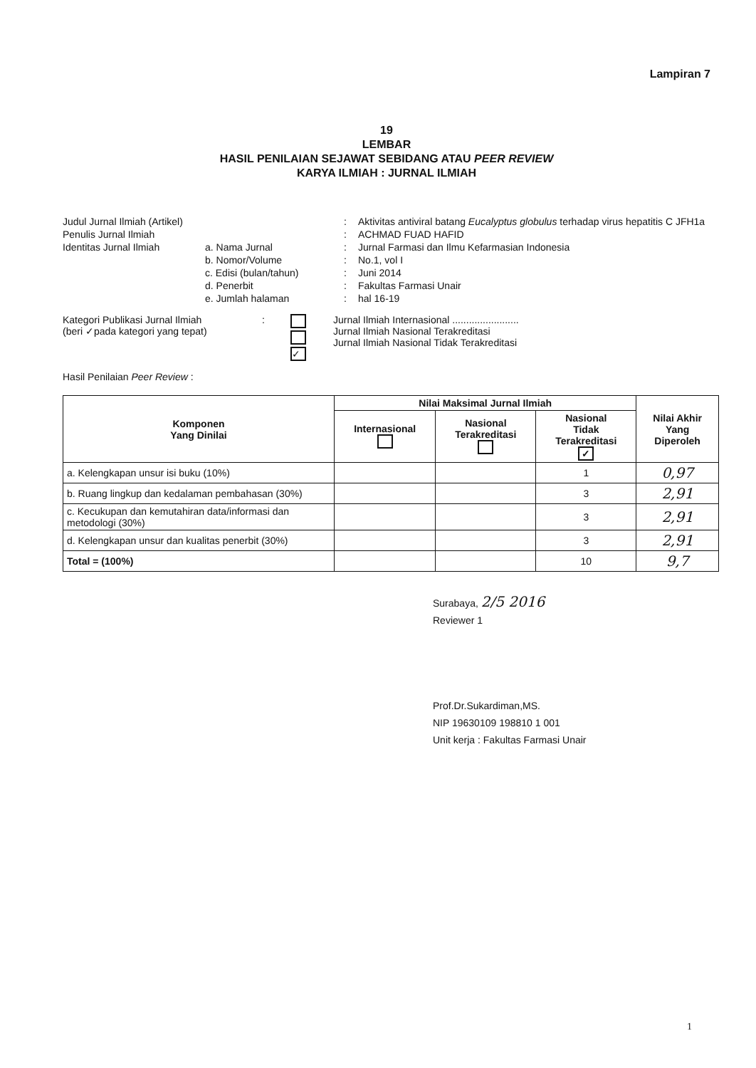Lampiran 7
19
LEMBAR
HASIL PENILAIAN SEJAWAT SEBIDANG ATAU PEER REVIEW
KARYA ILMIAH : JURNAL ILMIAH
Judul Jurnal Ilmiah (Artikel)
:
Aktivitas antiviral batang Eucalyptus globulus terhadap virus hepatitis C JFH1a
Penulis Jurnal Ilmiah
:
ACHMAD FUAD HAFID
Identitas Jurnal Ilmiah
a. Nama Jurnal
:
Jurnal Farmasi dan Ilmu Kefarmasian Indonesia
b. Nomor/Volume
:
No.1, vol I
c. Edisi (bulan/tahun)
:
Juni 2014
d. Penerbit
:
Fakultas Farmasi Unair
e. Jumlah halaman
:
hal 16-19
Kategori Publikasi Jurnal Ilmiah
(beri ✓pada kategori yang tepat)
:
✓
Jurnal Ilmiah Internasional ........................
Jurnal Ilmiah Nasional Terakreditasi
Jurnal Ilmiah Nasional Tidak Terakreditasi
Hasil Penilaian Peer Review :
| Komponen Yang Dinilai | Nilai Maksimal Jurnal Ilmiah | | | Nilai Akhir Yang Diperoleh |
| --- | --- | --- | --- | --- |
| | Internasional | Nasional Terakreditasi | Nasional Tidak Terakreditasi ✓ | |
| a. Kelengkapan unsur isi buku (10%) | | | 1 | 0,97 |
| b. Ruang lingkup dan kedalaman pembahasan (30%) | | | 3 | 2,91 |
| c. Kecukupan dan kemutahiran data/informasi dan metodologi (30%) | | | 3 | 2,91 |
| d. Kelengkapan unsur dan kualitas penerbit (30%) | | | 3 | 2,91 |
| Total = (100%) | | | 10 | 9,7 |
Surabaya, 2/5 2016
Reviewer 1
Prof.Dr.Sukardiman,MS.
NIP 19630109 198810 1 001
Unit kerja : Fakultas Farmasi Unair
1